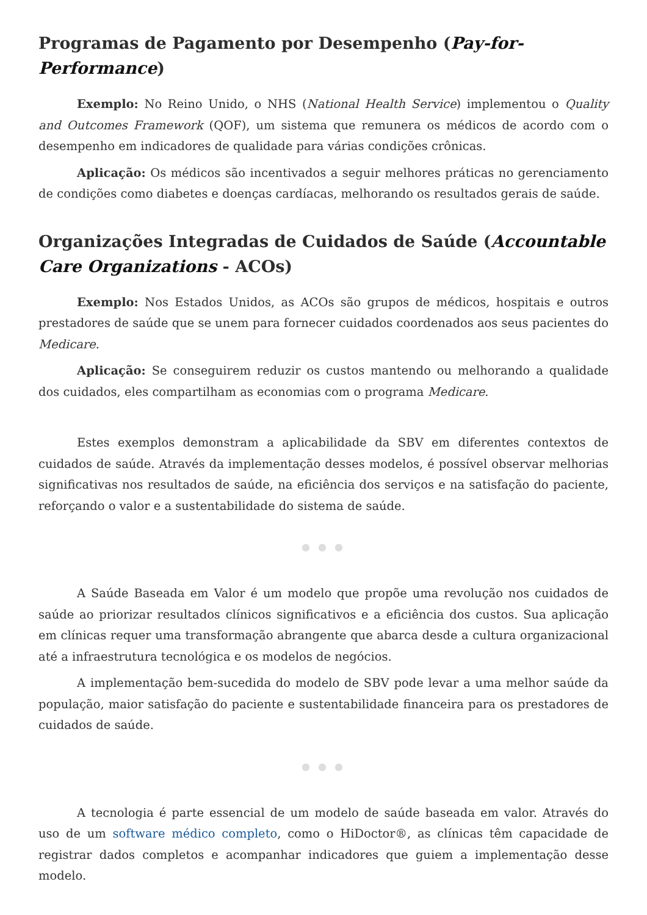Programas de Pagamento por Desempenho (Pay-for-Performance)
Exemplo: No Reino Unido, o NHS (National Health Service) implementou o Quality and Outcomes Framework (QOF), um sistema que remunera os médicos de acordo com o desempenho em indicadores de qualidade para várias condições crônicas.
Aplicação: Os médicos são incentivados a seguir melhores práticas no gerenciamento de condições como diabetes e doenças cardíacas, melhorando os resultados gerais de saúde.
Organizações Integradas de Cuidados de Saúde (Accountable Care Organizations - ACOs)
Exemplo: Nos Estados Unidos, as ACOs são grupos de médicos, hospitais e outros prestadores de saúde que se unem para fornecer cuidados coordenados aos seus pacientes do Medicare.
Aplicação: Se conseguirem reduzir os custos mantendo ou melhorando a qualidade dos cuidados, eles compartilham as economias com o programa Medicare.
Estes exemplos demonstram a aplicabilidade da SBV em diferentes contextos de cuidados de saúde. Através da implementação desses modelos, é possível observar melhorias significativas nos resultados de saúde, na eficiência dos serviços e na satisfação do paciente, reforçando o valor e a sustentabilidade do sistema de saúde.
● ● ●
A Saúde Baseada em Valor é um modelo que propõe uma revolução nos cuidados de saúde ao priorizar resultados clínicos significativos e a eficiência dos custos. Sua aplicação em clínicas requer uma transformação abrangente que abarca desde a cultura organizacional até a infraestrutura tecnológica e os modelos de negócios.
A implementação bem-sucedida do modelo de SBV pode levar a uma melhor saúde da população, maior satisfação do paciente e sustentabilidade financeira para os prestadores de cuidados de saúde.
● ● ●
A tecnologia é parte essencial de um modelo de saúde baseada em valor. Através do uso de um software médico completo, como o HiDoctor®, as clínicas têm capacidade de registrar dados completos e acompanhar indicadores que guiem a implementação desse modelo.